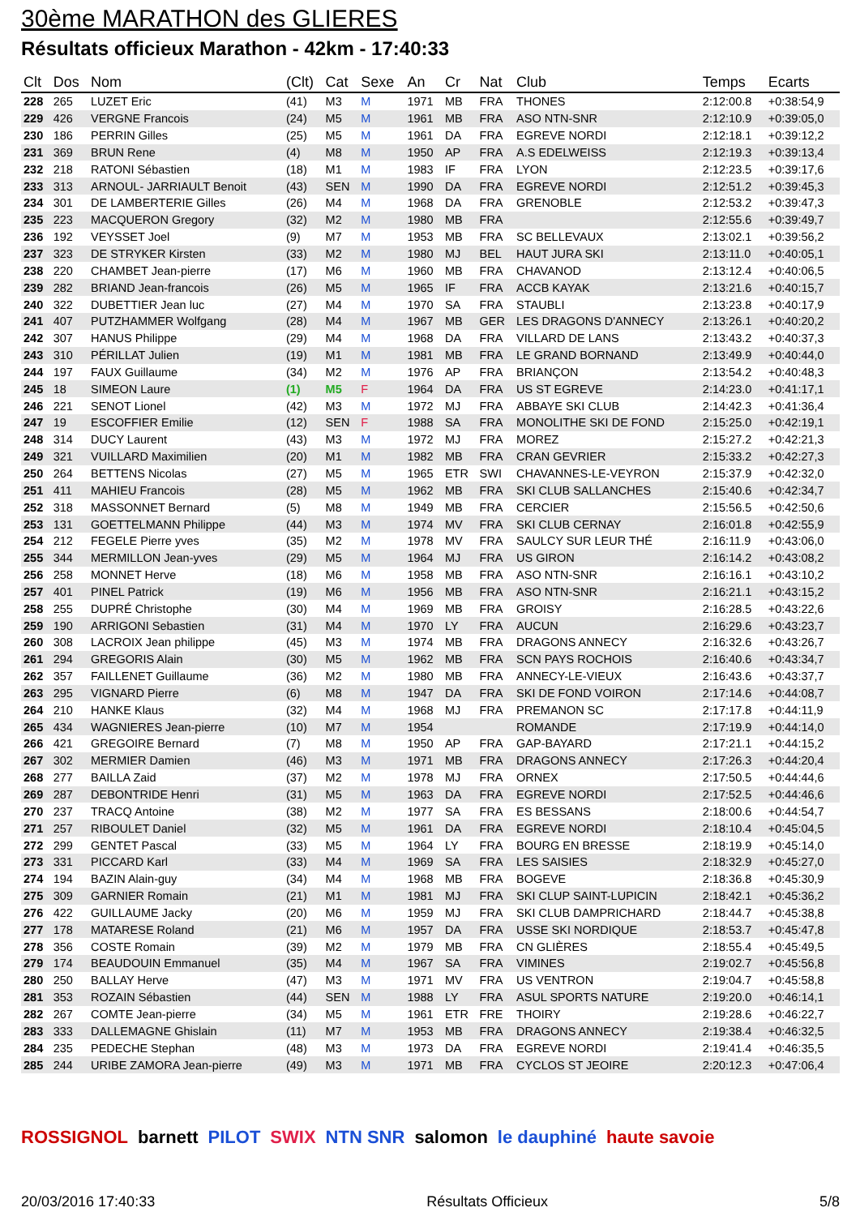30ème MARATHON des GLIERES
Résultats officieux Marathon - 42km - 17:40:33
| Clt | Dos | Nom | (Clt) | Cat | Sexe | An | Cr | Nat | Club | Temps | Ecarts |
| --- | --- | --- | --- | --- | --- | --- | --- | --- | --- | --- | --- |
| 228 | 265 | LUZET Eric | (41) | M3 | M | 1971 | MB | FRA | THONES | 2:12:00.8 | +0:38:54,9 |
| 229 | 426 | VERGNE Francois | (24) | M5 | M | 1961 | MB | FRA | ASO NTN-SNR | 2:12:10.9 | +0:39:05,0 |
| 230 | 186 | PERRIN Gilles | (25) | M5 | M | 1961 | DA | FRA | EGREVE NORDI | 2:12:18.1 | +0:39:12,2 |
| 231 | 369 | BRUN Rene | (4) | M8 | M | 1950 | AP | FRA | A.S EDELWEISS | 2:12:19.3 | +0:39:13,4 |
| 232 | 218 | RATONI Sébastien | (18) | M1 | M | 1983 | IF | FRA | LYON | 2:12:23.5 | +0:39:17,6 |
| 233 | 313 | ARNOUL- JARRIAULT Benoit | (43) | SEN | M | 1990 | DA | FRA | EGREVE NORDI | 2:12:51.2 | +0:39:45,3 |
| 234 | 301 | DE LAMBERTERIE Gilles | (26) | M4 | M | 1968 | DA | FRA | GRENOBLE | 2:12:53.2 | +0:39:47,3 |
| 235 | 223 | MACQUERON Gregory | (32) | M2 | M | 1980 | MB | FRA | | 2:12:55.6 | +0:39:49,7 |
| 236 | 192 | VEYSSET Joel | (9) | M7 | M | 1953 | MB | FRA | SC BELLEVAUX | 2:13:02.1 | +0:39:56,2 |
| 237 | 323 | DE STRYKER Kirsten | (33) | M2 | M | 1980 | MJ | BEL | HAUT JURA SKI | 2:13:11.0 | +0:40:05,1 |
| 238 | 220 | CHAMBET Jean-pierre | (17) | M6 | M | 1960 | MB | FRA | CHAVANOD | 2:13:12.4 | +0:40:06,5 |
| 239 | 282 | BRIAND Jean-francois | (26) | M5 | M | 1965 | IF | FRA | ACCB KAYAK | 2:13:21.6 | +0:40:15,7 |
| 240 | 322 | DUBETTIER Jean luc | (27) | M4 | M | 1970 | SA | FRA | STAUBLI | 2:13:23.8 | +0:40:17,9 |
| 241 | 407 | PUTZHAMMER Wolfgang | (28) | M4 | M | 1967 | MB | GER | LES DRAGONS D'ANNECY | 2:13:26.1 | +0:40:20,2 |
| 242 | 307 | HANUS Philippe | (29) | M4 | M | 1968 | DA | FRA | VILLARD DE LANS | 2:13:43.2 | +0:40:37,3 |
| 243 | 310 | PÉRILLAT Julien | (19) | M1 | M | 1981 | MB | FRA | LE GRAND BORNAND | 2:13:49.9 | +0:40:44,0 |
| 244 | 197 | FAUX Guillaume | (34) | M2 | M | 1976 | AP | FRA | BRIANÇON | 2:13:54.2 | +0:40:48,3 |
| 245 | 18 | SIMEON Laure | (1) | M5 | F | 1964 | DA | FRA | US ST EGREVE | 2:14:23.0 | +0:41:17,1 |
| 246 | 221 | SENOT Lionel | (42) | M3 | M | 1972 | MJ | FRA | ABBAYE SKI CLUB | 2:14:42.3 | +0:41:36,4 |
| 247 | 19 | ESCOFFIER Emilie | (12) | SEN | F | 1988 | SA | FRA | MONOLITHE SKI DE FOND | 2:15:25.0 | +0:42:19,1 |
| 248 | 314 | DUCY Laurent | (43) | M3 | M | 1972 | MJ | FRA | MOREZ | 2:15:27.2 | +0:42:21,3 |
| 249 | 321 | VUILLARD Maximilien | (20) | M1 | M | 1982 | MB | FRA | CRAN GEVRIER | 2:15:33.2 | +0:42:27,3 |
| 250 | 264 | BETTENS Nicolas | (27) | M5 | M | 1965 | ETR | SWI | CHAVANNES-LE-VEYRON | 2:15:37.9 | +0:42:32,0 |
| 251 | 411 | MAHIEU Francois | (28) | M5 | M | 1962 | MB | FRA | SKI CLUB SALLANCHES | 2:15:40.6 | +0:42:34,7 |
| 252 | 318 | MASSONNET Bernard | (5) | M8 | M | 1949 | MB | FRA | CERCIER | 2:15:56.5 | +0:42:50,6 |
| 253 | 131 | GOETTELMANN Philippe | (44) | M3 | M | 1974 | MV | FRA | SKI CLUB CERNAY | 2:16:01.8 | +0:42:55,9 |
| 254 | 212 | FEGELE Pierre yves | (35) | M2 | M | 1978 | MV | FRA | SAULCY SUR LEUR THÉ | 2:16:11.9 | +0:43:06,0 |
| 255 | 344 | MERMILLON Jean-yves | (29) | M5 | M | 1964 | MJ | FRA | US GIRON | 2:16:14.2 | +0:43:08,2 |
| 256 | 258 | MONNET Herve | (18) | M6 | M | 1958 | MB | FRA | ASO NTN-SNR | 2:16:16.1 | +0:43:10,2 |
| 257 | 401 | PINEL Patrick | (19) | M6 | M | 1956 | MB | FRA | ASO NTN-SNR | 2:16:21.1 | +0:43:15,2 |
| 258 | 255 | DUPRÉ Christophe | (30) | M4 | M | 1969 | MB | FRA | GROISY | 2:16:28.5 | +0:43:22,6 |
| 259 | 190 | ARRIGONI Sebastien | (31) | M4 | M | 1970 | LY | FRA | AUCUN | 2:16:29.6 | +0:43:23,7 |
| 260 | 308 | LACROIX Jean philippe | (45) | M3 | M | 1974 | MB | FRA | DRAGONS ANNECY | 2:16:32.6 | +0:43:26,7 |
| 261 | 294 | GREGORIS Alain | (30) | M5 | M | 1962 | MB | FRA | SCN PAYS ROCHOIS | 2:16:40.6 | +0:43:34,7 |
| 262 | 357 | FAILLENET Guillaume | (36) | M2 | M | 1980 | MB | FRA | ANNECY-LE-VIEUX | 2:16:43.6 | +0:43:37,7 |
| 263 | 295 | VIGNARD Pierre | (6) | M8 | M | 1947 | DA | FRA | SKI DE FOND VOIRON | 2:17:14.6 | +0:44:08,7 |
| 264 | 210 | HANKE Klaus | (32) | M4 | M | 1968 | MJ | FRA | PREMANON SC | 2:17:17.8 | +0:44:11,9 |
| 265 | 434 | WAGNIERES Jean-pierre | (10) | M7 | M | 1954 | | | ROMANDE | 2:17:19.9 | +0:44:14,0 |
| 266 | 421 | GREGOIRE Bernard | (7) | M8 | M | 1950 | AP | FRA | GAP-BAYARD | 2:17:21.1 | +0:44:15,2 |
| 267 | 302 | MERMIER Damien | (46) | M3 | M | 1971 | MB | FRA | DRAGONS ANNECY | 2:17:26.3 | +0:44:20,4 |
| 268 | 277 | BAILLA Zaid | (37) | M2 | M | 1978 | MJ | FRA | ORNEX | 2:17:50.5 | +0:44:44,6 |
| 269 | 287 | DEBONTRIDE Henri | (31) | M5 | M | 1963 | DA | FRA | EGREVE NORDI | 2:17:52.5 | +0:44:46,6 |
| 270 | 237 | TRACQ Antoine | (38) | M2 | M | 1977 | SA | FRA | ES BESSANS | 2:18:00.6 | +0:44:54,7 |
| 271 | 257 | RIBOULET Daniel | (32) | M5 | M | 1961 | DA | FRA | EGREVE NORDI | 2:18:10.4 | +0:45:04,5 |
| 272 | 299 | GENTET Pascal | (33) | M5 | M | 1964 | LY | FRA | BOURG EN BRESSE | 2:18:19.9 | +0:45:14,0 |
| 273 | 331 | PICCARD Karl | (33) | M4 | M | 1969 | SA | FRA | LES SAISIES | 2:18:32.9 | +0:45:27,0 |
| 274 | 194 | BAZIN Alain-guy | (34) | M4 | M | 1968 | MB | FRA | BOGEVE | 2:18:36.8 | +0:45:30,9 |
| 275 | 309 | GARNIER Romain | (21) | M1 | M | 1981 | MJ | FRA | SKI CLUP SAINT-LUPICIN | 2:18:42.1 | +0:45:36,2 |
| 276 | 422 | GUILLAUME Jacky | (20) | M6 | M | 1959 | MJ | FRA | SKI CLUB DAMPRICHARD | 2:18:44.7 | +0:45:38,8 |
| 277 | 178 | MATARESE Roland | (21) | M6 | M | 1957 | DA | FRA | USSE SKI NORDIQUE | 2:18:53.7 | +0:45:47,8 |
| 278 | 356 | COSTE Romain | (39) | M2 | M | 1979 | MB | FRA | CN GLIÈRES | 2:18:55.4 | +0:45:49,5 |
| 279 | 174 | BEAUDOUIN Emmanuel | (35) | M4 | M | 1967 | SA | FRA | VIMINES | 2:19:02.7 | +0:45:56,8 |
| 280 | 250 | BALLAY Herve | (47) | M3 | M | 1971 | MV | FRA | US VENTRON | 2:19:04.7 | +0:45:58,8 |
| 281 | 353 | ROZAIN Sébastien | (44) | SEN | M | 1988 | LY | FRA | ASUL SPORTS NATURE | 2:19:20.0 | +0:46:14,1 |
| 282 | 267 | COMTE Jean-pierre | (34) | M5 | M | 1961 | ETR | FRE | THOIRY | 2:19:28.6 | +0:46:22,7 |
| 283 | 333 | DALLEMAGNE Ghislain | (11) | M7 | M | 1953 | MB | FRA | DRAGONS ANNECY | 2:19:38.4 | +0:46:32,5 |
| 284 | 235 | PEDECHE Stephan | (48) | M3 | M | 1973 | DA | FRA | EGREVE NORDI | 2:19:41.4 | +0:46:35,5 |
| 285 | 244 | URIBE ZAMORA Jean-pierre | (49) | M3 | M | 1971 | MB | FRA | CYCLOS ST JEOIRE | 2:20:12.3 | +0:47:06,4 |
ROSSIGNOL barnett PILOT SWIX NTN SNR salomon le dauphiné haute savoie
20/03/2016 17:40:33 Résultats Officieux 5/8